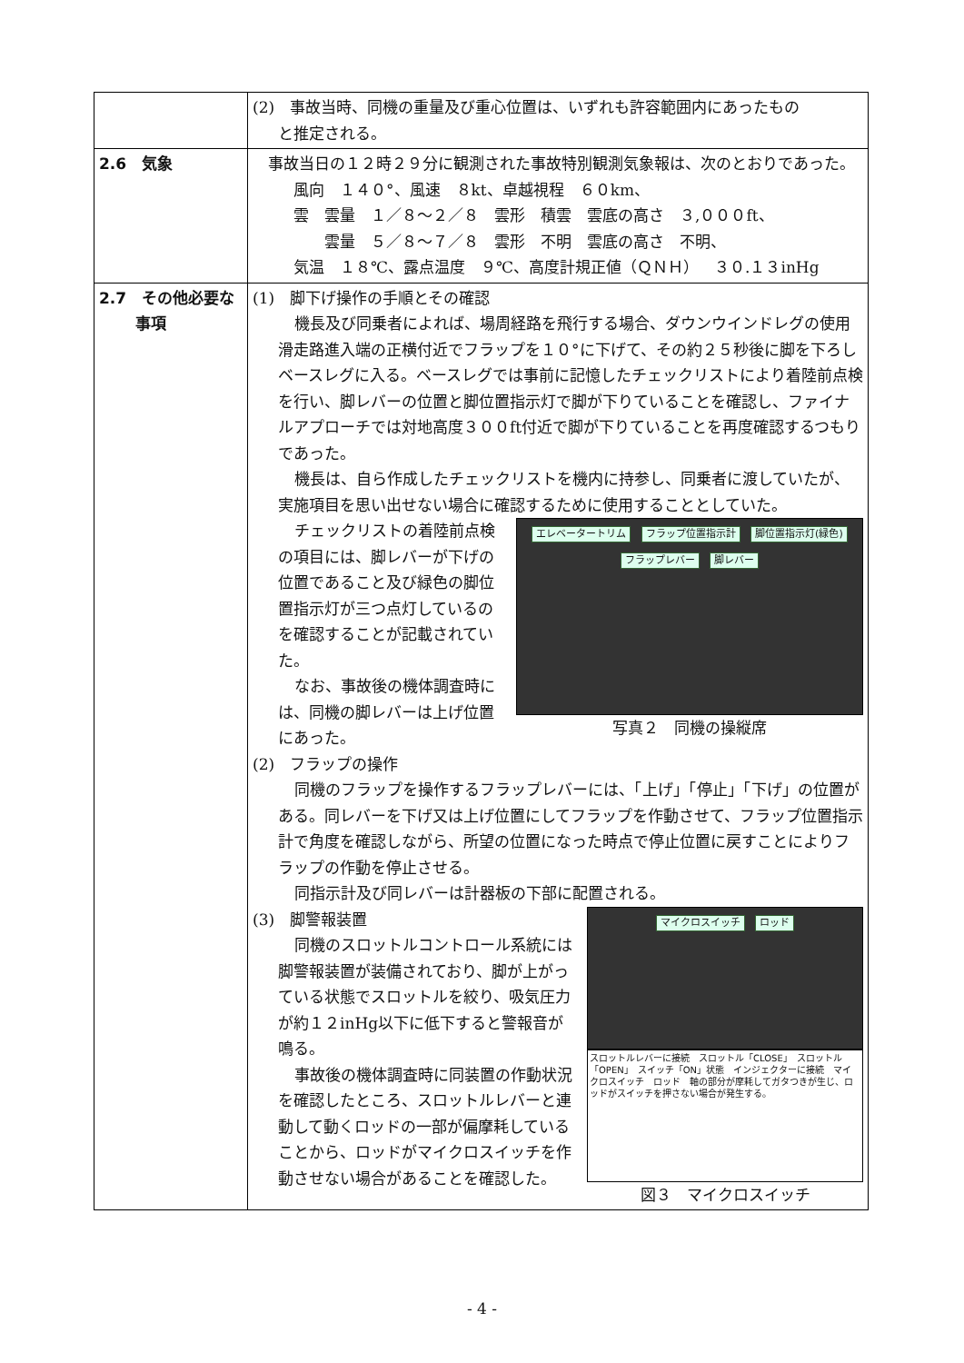| | (2) 事故当時、同機の重量及び重心位置は、いずれも許容範囲内にあったもの と推定される。 |
| 2.6 気象 | 事故当日の１２時２９分に観測された事故特別観測気象報は、次のとおりであった。 風向 １４０°、風速 ８kt、卓越視程 ６０km、 雲 雲量 １／８～２／８ 雲形 積雲 雲底の高さ ３,０００ft、 雲量 ５／８～７／８ 雲形 不明 雲底の高さ 不明、 気温 １８℃、露点温度 ９℃、高度計規正値（ＱＮＨ） ３０.１３inHg |
| 2.7 その他必要な 事項 | (1) 脚下げ操作の手順とその確認 機長及び同乗者によれば、場周経路を飛行する場合、ダウンウインドレグの使用滑走路進入端の正横付近でフラップを１０°に下げて、その約２５秒後に脚を下ろしベースレグに入る。ベースレグでは事前に記憶したチェックリストにより着陸前点検を行い、脚レバーの位置と脚位置指示灯で脚が下りていることを確認し、ファイナルアプローチでは対地高度３００ft付近で脚が下りていることを再度確認するつもりであった。 機長は、自ら作成したチェックリストを機内に持参し、同乗者に渡していたが、実施項目を思い出せない場合に確認するために使用することとしていた。 エレベータートリム フラップ位置指示計 脚位置指示灯(緑色) フラップレバー 脚レバー 写真２ 同機の操縦席 チェックリストの着陸前点検の項目には、脚レバーが下げの位置であること及び緑色の脚位置指示灯が三つ点灯しているのを確認することが記載されていた。 なお、事故後の機体調査時には、同機の脚レバーは上げ位置にあった。 (2) フラップの操作 同機のフラップを操作するフラップレバーには、「上げ」「停止」「下げ」の位置がある。同レバーを下げ又は上げ位置にしてフラップを作動させて、フラップ位置指示計で角度を確認しながら、所望の位置になった時点で停止位置に戻すことによりフラップの作動を停止させる。 同指示計及び同レバーは計器板の下部に配置される。 マイクロスイッチ ロッド スロットルレバーに接続 スロットル「CLOSE」 スロットル「OPEN」 スイッチ「ON」状態 インジェクターに接続 マイクロスイッチ ロッド 軸の部分が摩耗してガタつきが生じ、ロッドがスイッチを押さない場合が発生する。 図３ マイクロスイッチ (3) 脚警報装置 同機のスロットルコントロール系統には脚警報装置が装備されており、脚が上がっている状態でスロットルを絞り、吸気圧力が約１２inHg以下に低下すると警報音が鳴る。 事故後の機体調査時に同装置の作動状況を確認したところ、スロットルレバーと連動して動くロッドの一部が偏摩耗していることから、ロッドがマイクロスイッチを作動させない場合があることを確認した。 |
- 4 -